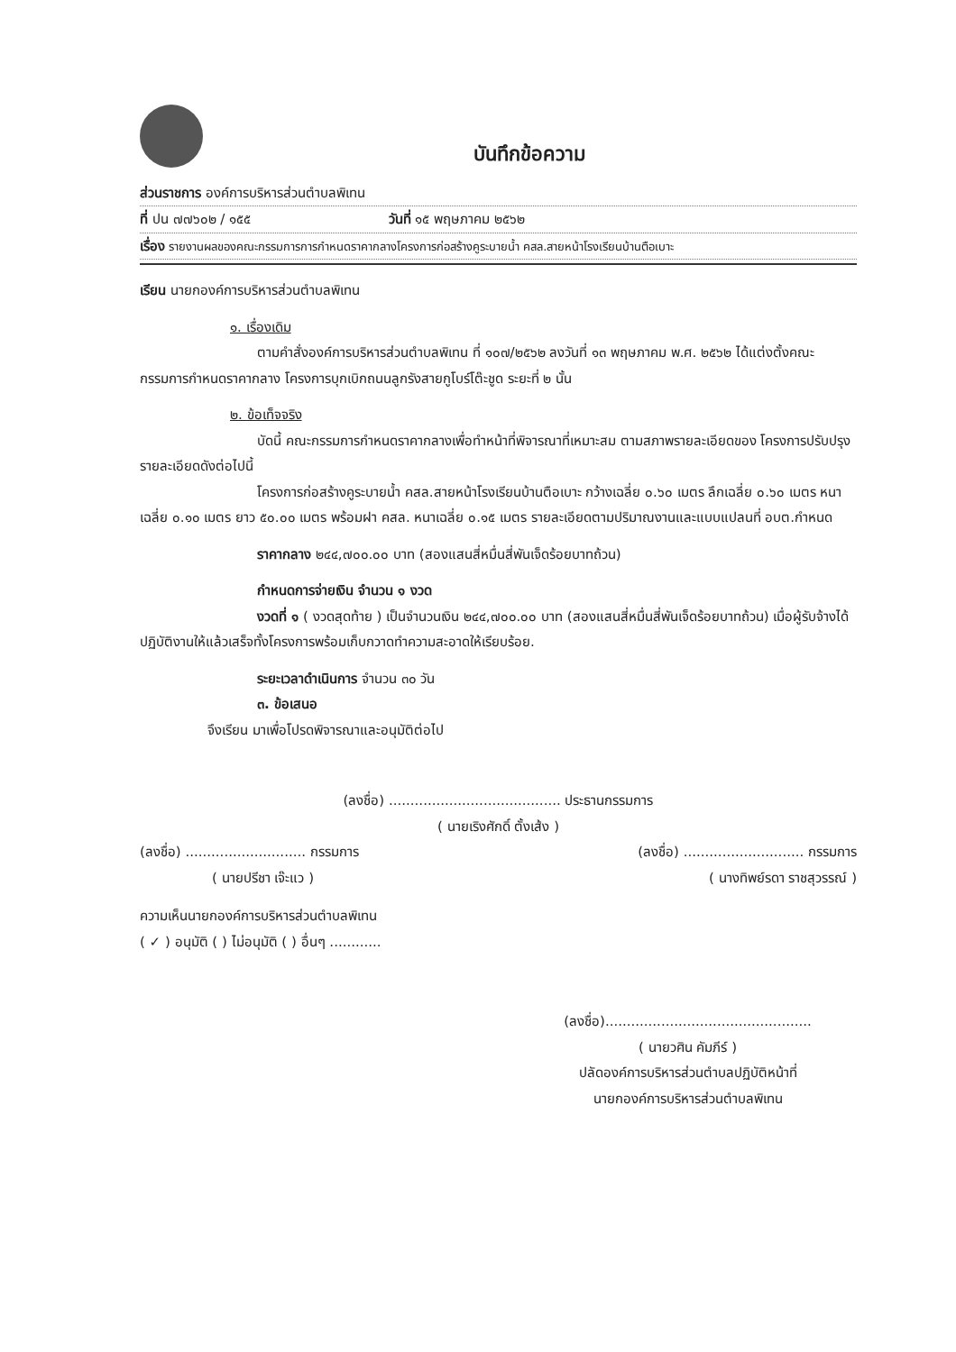บันทึกข้อความ
ส่วนราชการ องค์การบริหารส่วนตำบลพิเทน
ที่ ปน ๗๗๖๐๒ / ๑๕๕ วันที่ ๑๕ พฤษภาคม ๒๕๖๒
เรื่อง รายงานผลของคณะกรรมการการกำหนดราคากลางโครงการก่อสร้างคูระบายน้ำ คสล.สายหน้าโรงเรียนบ้านตือเบาะ
เรียน นายกองค์การบริหารส่วนตำบลพิเทน
๑. เรื่องเดิม
ตามคำสั่งองค์การบริหารส่วนตำบลพิเทน ที่ ๑๐๗/๒๕๖๒ ลงวันที่ ๑๓ พฤษภาคม พ.ศ. ๒๕๖๒ ได้แต่งตั้งคณะกรรมการกำหนดราคากลาง โครงการบุกเบิกถนนลูกรังสายกูโบร์โต๊ะชูด ระยะที่ ๒ นั้น
๒. ข้อเท็จจริง
บัดนี้ คณะกรรมการกำหนดราคากลางเพื่อทำหน้าที่พิจารณาที่เหมาะสม ตามสภาพรายละเอียดของ โครงการปรับปรุงรายละเอียดดังต่อไปนี้
โครงการก่อสร้างคูระบายน้ำ คสล.สายหน้าโรงเรียนบ้านตือเบาะ กว้างเฉลี่ย ๐.๖๐ เมตร ลึกเฉลี่ย ๐.๖๐ เมตร หนาเฉลี่ย ๐.๑๐ เมตร ยาว ๕๐.๐๐ เมตร พร้อมฝา คสล. หนาเฉลี่ย ๐.๑๕ เมตร รายละเอียดตามปริมาณงานและแบบแปลนที่ อบต.กำหนด
ราคากลาง ๒๔๔,๗๐๐.๐๐ บาท (สองแสนสี่หมื่นสี่พันเจ็ดร้อยบาทถ้วน)
กำหนดการจ่ายเงิน จำนวน ๑ งวด
งวดที่ ๑ ( งวดสุดท้าย ) เป็นจำนวนเงิน ๒๔๔,๗๐๐.๐๐ บาท (สองแสนสี่หมื่นสี่พันเจ็ดร้อยบาทถ้วน) เมื่อผู้รับจ้างได้ปฏิบัติงานให้แล้วเสร็จทั้งโครงการพร้อมเก็บกวาดทำความสะอาดให้เรียบร้อย.
ระยะเวลาดำเนินการ จำนวน ๓๐ วัน
๓. ข้อเสนอ
จึงเรียน มาเพื่อโปรดพิจารณาและอนุมัติต่อไป
(ลงชื่อ) ........................................ ประธานกรรมการ
( นายเริงศักดิ์ ตั้งเส้ง )
(ลงชื่อ) ............................ กรรมการ (ลงชื่อ) ............................ กรรมการ
( นายปรีชา เจ๊ะแว ) ( นางทิพย์รดา ราชสุวรรณ์ )
ความเห็นนายกองค์การบริหารส่วนตำบลพิเทน
( ✓ ) อนุมัติ ( ) ไม่อนุมัติ ( ) อื่นๆ ............
(ลงชื่อ)................................................
( นายวศิน คัมภีร์ )
ปลัดองค์การบริหารส่วนตำบลปฏิบัติหน้าที่
นายกองค์การบริหารส่วนตำบลพิเทน